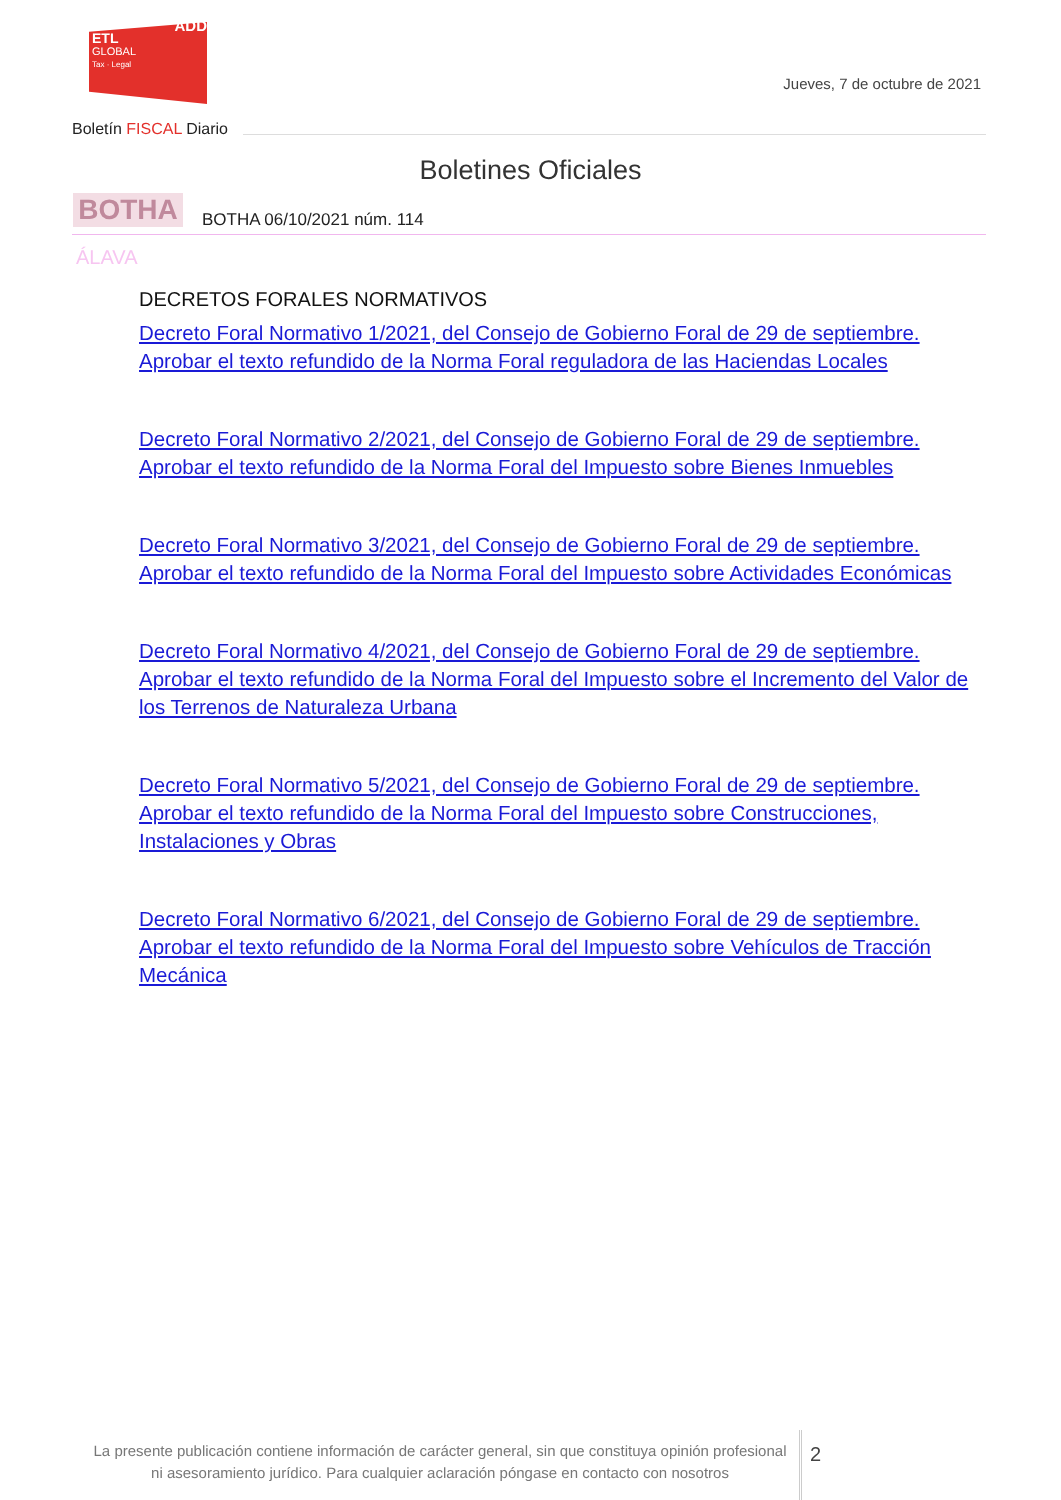ADD
ETL
GLOBAL
Tax · Legal
Jueves, 7 de octubre de 2021
Boletín FISCAL Diario
Boletines Oficiales
BOTHA BOTHA 06/10/2021 núm. 114
ÁLAVA
DECRETOS FORALES NORMATIVOS
Decreto Foral Normativo 1/2021, del Consejo de Gobierno Foral de 29 de septiembre. Aprobar el texto refundido de la Norma Foral reguladora de las Haciendas Locales
Decreto Foral Normativo 2/2021, del Consejo de Gobierno Foral de 29 de septiembre. Aprobar el texto refundido de la Norma Foral del Impuesto sobre Bienes Inmuebles
Decreto Foral Normativo 3/2021, del Consejo de Gobierno Foral de 29 de septiembre. Aprobar el texto refundido de la Norma Foral del Impuesto sobre Actividades Económicas
Decreto Foral Normativo 4/2021, del Consejo de Gobierno Foral de 29 de septiembre. Aprobar el texto refundido de la Norma Foral del Impuesto sobre el Incremento del Valor de los Terrenos de Naturaleza Urbana
Decreto Foral Normativo 5/2021, del Consejo de Gobierno Foral de 29 de septiembre. Aprobar el texto refundido de la Norma Foral del Impuesto sobre Construcciones, Instalaciones y Obras
Decreto Foral Normativo 6/2021, del Consejo de Gobierno Foral de 29 de septiembre. Aprobar el texto refundido de la Norma Foral del Impuesto sobre Vehículos de Tracción Mecánica
La presente publicación contiene información de carácter general, sin que constituya opinión profesional ni asesoramiento jurídico. Para cualquier aclaración póngase en contacto con nosotros
2